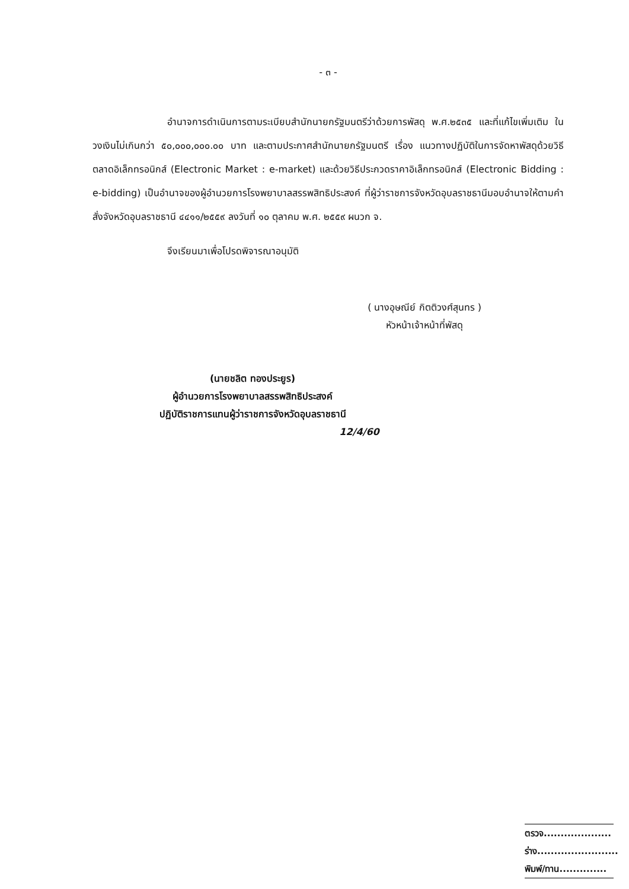- ๓ -
อำนาจการดำเนินการตามระเบียบสำนักนายกรัฐมนตรีว่าด้วยการพัสดุ พ.ศ.๒๕๓๕ และที่แก้ไขเพิ่มเติม ในวงเงินไม่เกินกว่า ๕๐,๐๐๐,๐๐๐.๐๐ บาท และตามประกาศสำนักนายกรัฐมนตรี เรื่อง แนวทางปฏิบัติในการจัดหาพัสดุด้วยวิธีตลาดอิเล็กทรอนิกส์ (Electronic Market : e-market) และด้วยวิธีประกวดราคาอิเล็กทรอนิกส์ (Electronic Bidding : e-bidding) เป็นอำนาจของผู้อำนวยการโรงพยาบาลสรรพสิทธิประสงค์ ที่ผู้ว่าราชการจังหวัดอุบลราชธานีมอบอำนาจให้ตามคำสั่งจังหวัดอุบลราชธานี ๔๔๑๑/๒๕๕๙ ลงวันที่ ๑๐ ตุลาคม พ.ศ. ๒๕๕๙ ผนวก จ.
จึงเรียนมาเพื่อโปรดพิจารณาอนุมัติ
( นางอุษณีย์ กิตติวงศ์สุนทร )
หัวหน้าเจ้าหน้าที่พัสดุ
(นายชลิต ทองประยูร)
ผู้อำนวยการโรงพยาบาลสรรพสิทธิประสงค์
ปฏิบัติราชการแทนผู้ว่าราชการจังหวัดอุบลราชธานี
12/4/60
ตรวจ....................
ร่าง........................
พิมพ์/ทาน..............